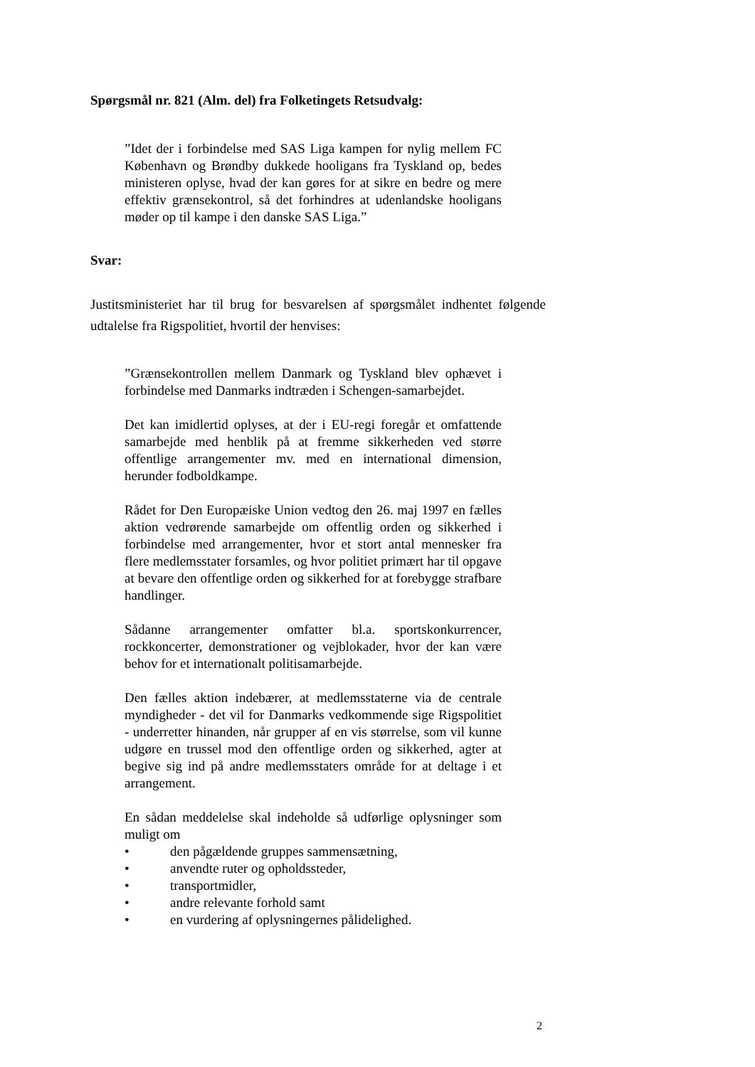Spørgsmål nr. 821 (Alm. del) fra Folketingets Retsudvalg:
”Idet der i forbindelse med SAS Liga kampen for nylig mellem FC København og Brøndby dukkede hooligans fra Tyskland op, bedes ministeren oplyse, hvad der kan gøres for at sikre en bedre og mere effektiv grænsekontrol, så det forhindres at udenlandske hooligans møder op til kampe i den danske SAS Liga.”
Svar:
Justitsministeriet har til brug for besvarelsen af spørgsmålet indhentet følgende udtalelse fra Rigspolitiet, hvortil der henvises:
”Grænsekontrollen mellem Danmark og Tyskland blev ophævet i forbindelse med Danmarks indtræden i Schengen-samarbejdet.
Det kan imidlertid oplyses, at der i EU-regi foregår et omfattende samarbejde med henblik på at fremme sikkerheden ved større offentlige arrangementer mv. med en international dimension, herunder fodboldkampe.
Rådet for Den Europæiske Union vedtog den 26. maj 1997 en fælles aktion vedrørende samarbejde om offentlig orden og sikkerhed i forbindelse med arrangementer, hvor et stort antal mennesker fra flere medlemsstater forsamles, og hvor politiet primært har til opgave at bevare den offentlige orden og sikkerhed for at forebygge strafbare handlinger.
Sådanne arrangementer omfatter bl.a. sportskonkurrencer, rockkoncerter, demonstrationer og vejblokader, hvor der kan være behov for et internationalt politisamarbejde.
Den fælles aktion indebærer, at medlemsstaterne via de centrale myndigheder - det vil for Danmarks vedkommende sige Rigspolitiet - underretter hinanden, når grupper af en vis størrelse, som vil kunne udgøre en trussel mod den offentlige orden og sikkerhed, agter at begive sig ind på andre medlemsstaters område for at deltage i et arrangement.
En sådan meddelelse skal indeholde så udførlige oplysninger som muligt om
• den pågældende gruppes sammensætning,
• anvendte ruter og opholdssteder,
• transportmidler,
• andre relevante forhold samt
• en vurdering af oplysningernes pålidelighed.
2